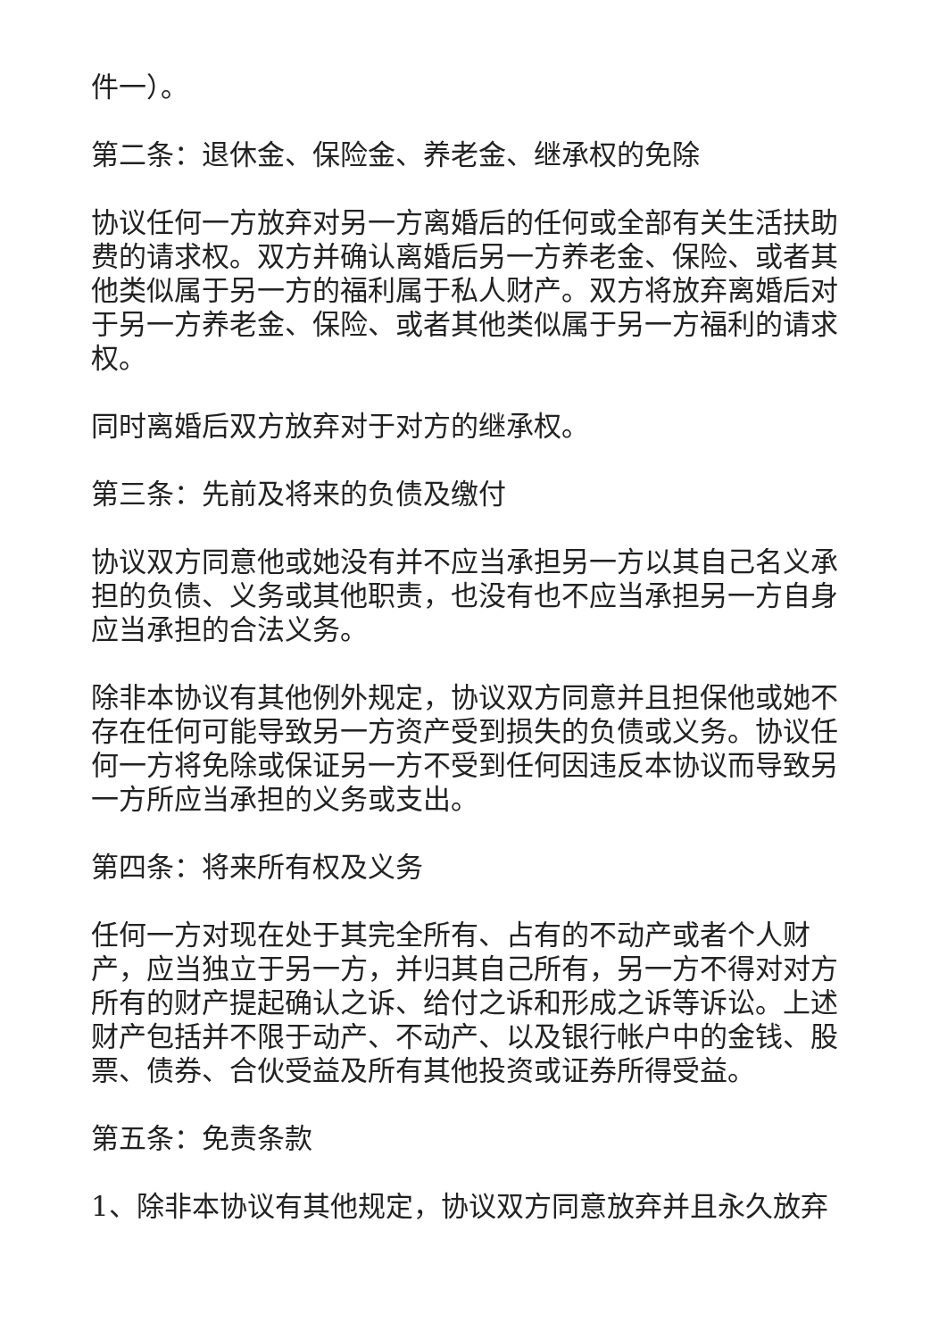件一）。
第二条：退休金、保险金、养老金、继承权的免除
协议任何一方放弃对另一方离婚后的任何或全部有关生活扶助费的请求权。双方并确认离婚后另一方养老金、保险、或者其他类似属于另一方的福利属于私人财产。双方将放弃离婚后对于另一方养老金、保险、或者其他类似属于另一方福利的请求权。
同时离婚后双方放弃对于对方的继承权。
第三条：先前及将来的负债及缴付
协议双方同意他或她没有并不应当承担另一方以其自己名义承担的负债、义务或其他职责，也没有也不应当承担另一方自身应当承担的合法义务。
除非本协议有其他例外规定，协议双方同意并且担保他或她不存在任何可能导致另一方资产受到损失的负债或义务。协议任何一方将免除或保证另一方不受到任何因违反本协议而导致另一方所应当承担的义务或支出。
第四条：将来所有权及义务
任何一方对现在处于其完全所有、占有的不动产或者个人财产，应当独立于另一方，并归其自己所有，另一方不得对对方所有的财产提起确认之诉、给付之诉和形成之诉等诉讼。上述财产包括并不限于动产、不动产、以及银行帐户中的金钱、股票、债券、合伙受益及所有其他投资或证券所得受益。
第五条：免责条款
1、除非本协议有其他规定，协议双方同意放弃并且永久放弃